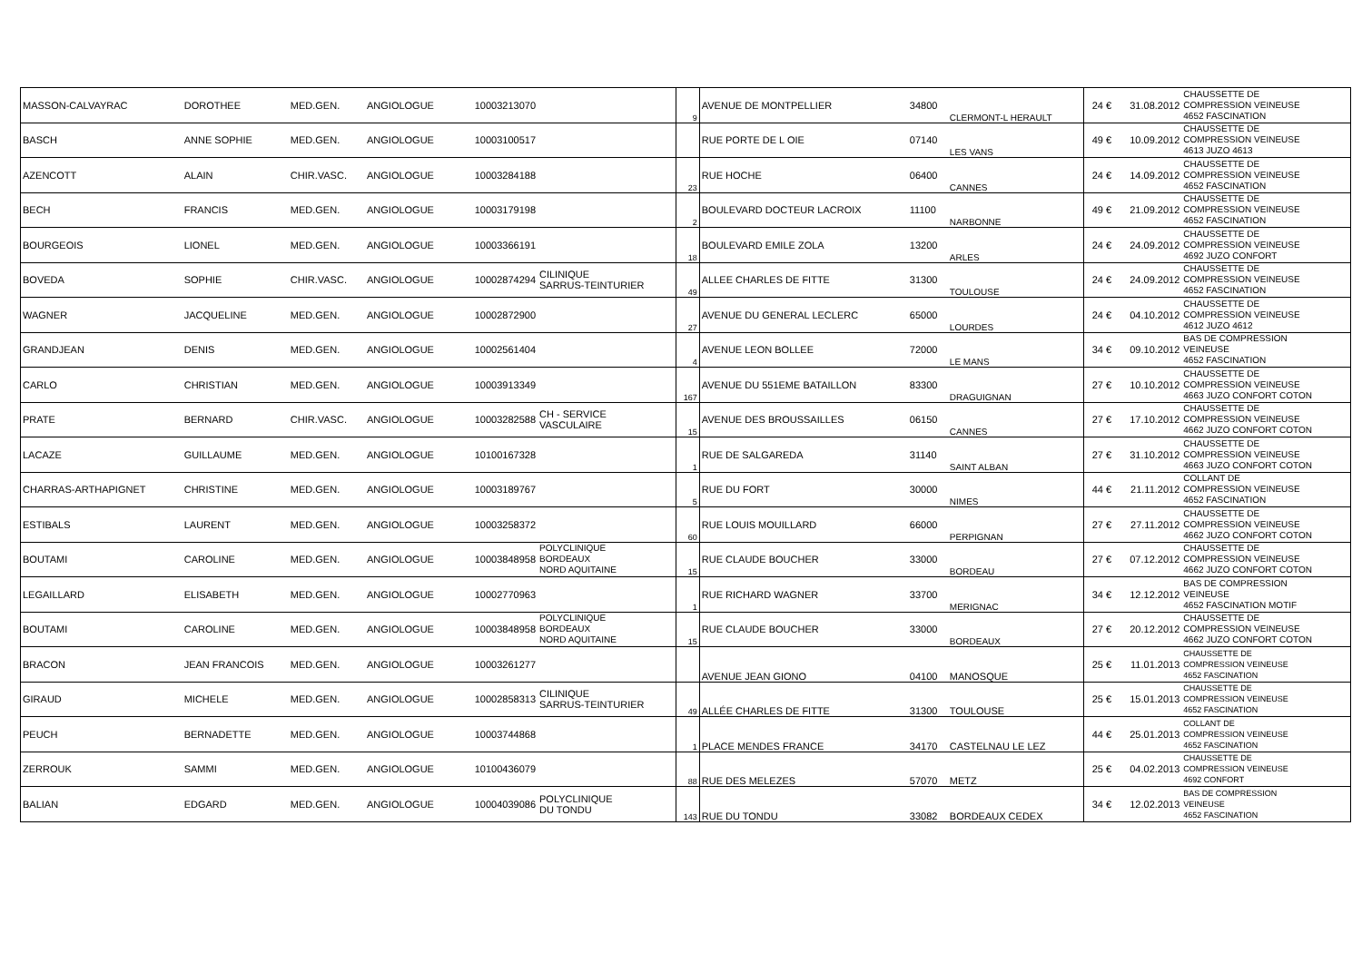| MASSON-CALVAYRAC | DOROTHEE | MED.GEN. | ANGIOLOGUE | 10003213070 | | 9 | AVENUE DE MONTPELLIER | 34800 | CLERMONT-L HERAULT | 24 € | 31.08.2012 | CHAUSSETTE DE COMPRESSION VEINEUSE 4652 FASCINATION |
| BASCH | ANNE SOPHIE | MED.GEN. | ANGIOLOGUE | 10003100517 | | | RUE PORTE DE L OIE | 07140 | LES VANS | 49 € | 10.09.2012 | CHAUSSETTE DE COMPRESSION VEINEUSE 4613 JUZO 4613 |
| AZENCOTT | ALAIN | CHIR.VASC. | ANGIOLOGUE | 10003284188 | | 23 | RUE HOCHE | 06400 | CANNES | 24 € | 14.09.2012 | CHAUSSETTE DE COMPRESSION VEINEUSE 4652 FASCINATION |
| BECH | FRANCIS | MED.GEN. | ANGIOLOGUE | 10003179198 | | 2 | BOULEVARD DOCTEUR LACROIX | 11100 | NARBONNE | 49 € | 21.09.2012 | CHAUSSETTE DE COMPRESSION VEINEUSE 4652 FASCINATION |
| BOURGEOIS | LIONEL | MED.GEN. | ANGIOLOGUE | 10003366191 | | 18 | BOULEVARD EMILE ZOLA | 13200 | ARLES | 24 € | 24.09.2012 | CHAUSSETTE DE COMPRESSION VEINEUSE 4692 JUZO CONFORT |
| BOVEDA | SOPHIE | CHIR.VASC. | ANGIOLOGUE | 10002874294 | CILINIQUE SARRUS-TEINTURIER | 49 | ALLEE CHARLES DE FITTE | 31300 | TOULOUSE | 24 € | 24.09.2012 | CHAUSSETTE DE COMPRESSION VEINEUSE 4652 FASCINATION |
| WAGNER | JACQUELINE | MED.GEN. | ANGIOLOGUE | 10002872900 | | 27 | AVENUE DU GENERAL LECLERC | 65000 | LOURDES | 24 € | 04.10.2012 | CHAUSSETTE DE COMPRESSION VEINEUSE 4612 JUZO 4612 |
| GRANDJEAN | DENIS | MED.GEN. | ANGIOLOGUE | 10002561404 | | 4 | AVENUE LEON BOLLEE | 72000 | LE MANS | 34 € | 09.10.2012 | BAS DE COMPRESSION VEINEUSE 4652 FASCINATION |
| CARLO | CHRISTIAN | MED.GEN. | ANGIOLOGUE | 10003913349 | | 167 | AVENUE DU 551EME BATAILLON | 83300 | DRAGUIGNAN | 27 € | 10.10.2012 | CHAUSSETTE DE COMPRESSION VEINEUSE 4663 JUZO CONFORT COTON |
| PRATE | BERNARD | CHIR.VASC. | ANGIOLOGUE | 10003282588 | CH - SERVICE VASCULAIRE | 15 | AVENUE DES BROUSSAILLES | 06150 | CANNES | 27 € | 17.10.2012 | CHAUSSETTE DE COMPRESSION VEINEUSE 4662 JUZO CONFORT COTON |
| LACAZE | GUILLAUME | MED.GEN. | ANGIOLOGUE | 10100167328 | | 1 | RUE DE SALGAREDA | 31140 | SAINT ALBAN | 27 € | 31.10.2012 | CHAUSSETTE DE COMPRESSION VEINEUSE 4663 JUZO CONFORT COTON |
| CHARRAS-ARTHAPIGNET | CHRISTINE | MED.GEN. | ANGIOLOGUE | 10003189767 | | 5 | RUE DU FORT | 30000 | NIMES | 44 € | 21.11.2012 | COLLANT DE COMPRESSION VEINEUSE 4652 FASCINATION |
| ESTIBALS | LAURENT | MED.GEN. | ANGIOLOGUE | 10003258372 | | 60 | RUE LOUIS MOUILLARD | 66000 | PERPIGNAN | 27 € | 27.11.2012 | CHAUSSETTE DE COMPRESSION VEINEUSE 4662 JUZO CONFORT COTON |
| BOUTAMI | CAROLINE | MED.GEN. | ANGIOLOGUE | 10003848958 | POLYCLINIQUE BORDEAUX NORD AQUITAINE | 15 | RUE CLAUDE BOUCHER | 33000 | BORDEAU | 27 € | 07.12.2012 | CHAUSSETTE DE COMPRESSION VEINEUSE 4662 JUZO CONFORT COTON |
| LEGAILLARD | ELISABETH | MED.GEN. | ANGIOLOGUE | 10002770963 | | 1 | RUE RICHARD WAGNER | 33700 | MERIGNAC | 34 € | 12.12.2012 | BAS DE COMPRESSION VEINEUSE 4652 FASCINATION MOTIF |
| BOUTAMI | CAROLINE | MED.GEN. | ANGIOLOGUE | 10003848958 | POLYCLINIQUE BORDEAUX NORD AQUITAINE | 15 | RUE CLAUDE BOUCHER | 33000 | BORDEAUX | 27 € | 20.12.2012 | CHAUSSETTE DE COMPRESSION VEINEUSE 4662 JUZO CONFORT COTON |
| BRACON | JEAN FRANCOIS | MED.GEN. | ANGIOLOGUE | 10003261277 | | | AVENUE JEAN GIONO | 04100 | MANOSQUE | 25 € | 11.01.2013 | CHAUSSETTE DE COMPRESSION VEINEUSE 4652 FASCINATION |
| GIRAUD | MICHELE | MED.GEN. | ANGIOLOGUE | 10002858313 | CILINIQUE SARRUS-TEINTURIER | 49 | ALLÉE CHARLES DE FITTE | 31300 | TOULOUSE | 25 € | 15.01.2013 | CHAUSSETTE DE COMPRESSION VEINEUSE 4652 FASCINATION |
| PEUCH | BERNADETTE | MED.GEN. | ANGIOLOGUE | 10003744868 | | 1 | PLACE MENDES FRANCE | 34170 | CASTELNAU LE LEZ | 44 € | 25.01.2013 | COLLANT DE COMPRESSION VEINEUSE 4652 FASCINATION |
| ZERROUK | SAMMI | MED.GEN. | ANGIOLOGUE | 10100436079 | | 88 | RUE DES MELEZES | 57070 | METZ | 25 € | 04.02.2013 | CHAUSSETTE DE COMPRESSION VEINEUSE 4692 CONFORT |
| BALIAN | EDGARD | MED.GEN. | ANGIOLOGUE | 10004039086 | POLYCLINIQUE DU TONDU | 143 | RUE DU TONDU | 33082 | BORDEAUX CEDEX | 34 € | 12.02.2013 | BAS DE COMPRESSION VEINEUSE 4652 FASCINATION |